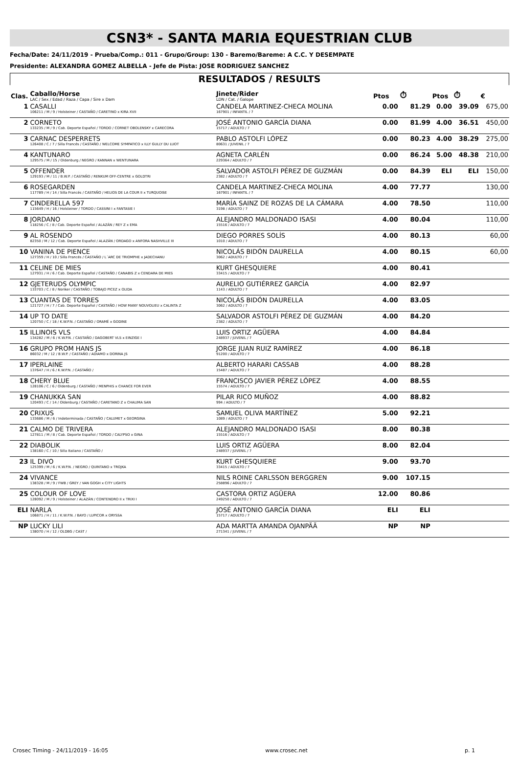CSN3* - SANTA MARIA EQUESTRIAN CLUB
Fecha/Date: 24/11/2019 - Prueba/Comp.: 011 - Grupo/Group: 130 - Baremo/Bareme: A C.C. Y DESEMPATE
Presidente: ALEXANDRA GOMEZ ALBELLA - Jefe de Pista: JOSE RODRIGUEZ SANCHEZ
RESULTADOS / RESULTS
| Clas. | Caballo/Horse LAC / Sex / Edad / Raza / Capa / Sire x Dam | Jinete/Rider LDN / Cat. / Galope | Ptos | ⏱ | Ptos | ⏱ | € |
| --- | --- | --- | --- | --- | --- | --- | --- |
| 1 | CASALLI 106211 / M / 9 / Holsteiner / CASTAÑO / CARETINO x KIRA XVII | CANDELA MARTINEZ-CHECA MOLINA 167901 / INFANTIL / 7 | 0.00 | 81.29 | 0.00 | 39.09 | 675,00 |
| 2 | CORNETO 133235 / M / 9 / Cab. Deporte Español / TORDO / CORNET OBOLENSKY x CARECORA | JOSÉ ANTONIO GARCÍA DIANA 15717 / ADULTO / 7 | 0.00 | 81.99 | 4.00 | 36.51 | 450,00 |
| 3 | CARNAC DESPERRETS 126408 / C / 7 / Silla Francés / CASTAÑO / WELCOME SYMPATICO x ILLY GULLY DU LUOT | PABLO ASTOLFI LÓPEZ 80631 / JUVENIL / 7 | 0.00 | 80.23 | 4.00 | 38.29 | 275,00 |
| 4 | KANTUNARO 129575 / M / 15 / Oldenburg / NEGRO / KANNAN x WENTUNARA | AGNETA CARLÉN 229364 / ADULTO / 7 | 0.00 | 86.24 | 5.00 | 48.38 | 210,00 |
| 5 | OFFENDER 129193 / M / 11 / B.W.P. / CASTAÑO / RENKUM OFF-CENTRE x GOLDTRI | SALVADOR ASTOLFI PÉREZ DE GUZMÁN 2382 / ADULTO / 7 | 0.00 | 84.39 | ELI | ELI | 150,00 |
| 6 | ROSEGARDEN 117789 / H / 14 / Silla Francés / CASTAÑO / HELIOS DE LA COUR II x TURQUOISE | CANDELA MARTINEZ-CHECA MOLINA 167901 / INFANTIL / 7 | 4.00 | 77.77 | | | 130,00 |
| 7 | CINDERELLA 597 115649 / H / 16 / Holsteiner / TORDO / CASSINI I x FANTASIE I | MARÍA SAINZ DE ROZAS DE LA CÁMARA 3198 / ADULTO / 7 | 4.00 | 78.50 | | | 110,00 |
| 8 | JORDANO 118256 / C / 8 / Cab. Deporte Español / ALAZÁN / REY Z x EMA | ALEJANDRO MALDONADO ISASI 15516 / ADULTO / 7 | 4.00 | 80.04 | | | 110,00 |
| 9 | AL ROSENDO 82350 / M / 12 / Cab. Deporte Español / ALAZÁN / ORDAGO x ANFORA NASHVILLE III | DIEGO PORRES SOLÍS 1010 / ADULTO / 7 | 4.00 | 80.13 | | | 60,00 |
| 10 | VANINA DE PIENCE 127359 / H / 10 / Silla Francés / CASTAÑO / L´ARC DE TRIOMPHE x JADECHANU | NICOLÁS BIDÓN DAURELLA 3062 / ADULTO / 7 | 4.00 | 80.15 | | | 60,00 |
| 11 | CELINE DE MIES 127931 / H / 6 / Cab. Deporte Español / CASTAÑO / CANABIS Z x CENDARA DE MIES | KURT GHESQUIERE 33415 / ADULTO / 7 | 4.00 | 80.41 | | | |
| 12 | GJETERUDS OLYMPIC 133703 / C / 8 / Noriker / CASTAÑO / TOBAJO PICEZ x OLIDA | AURELIO GUTIÉRREZ GARCÍA 1143 / ADULTO / 7 | 4.00 | 82.97 | | | |
| 13 | CUANTAS DE TORRES 121727 / H / 7 / Cab. Deporte Español / CASTAÑO / HOW MANY NOUVOLIEU x CALINTA Z | NICOLÁS BIDÓN DAURELLA 3062 / ADULTO / 7 | 4.00 | 83.05 | | | |
| 14 | UP TO DATE 120750 / C / 18 / K.W.P.N. / CASTAÑO / ORAMÉ x GODINE | SALVADOR ASTOLFI PÉREZ DE GUZMÁN 2382 / ADULTO / 7 | 4.00 | 84.20 | | | |
| 15 | ILLINOIS VLS 134282 / M / 6 / K.W.P.N. / CASTAÑO / DAGOBERT VLS x EINZIGE I | LUIS ORTIZ AGÜERA 248937 / JUVENIL / 7 | 4.00 | 84.84 | | | |
| 16 | GRUPO PROM HANS JS 86032 / M / 12 / B.W.P. / CASTAÑO / ADIAMO x DORINA JS | JORGE JUAN RUIZ RAMÍREZ 91200 / ADULTO / 7 | 4.00 | 86.18 | | | |
| 17 | IPERLAINE 137647 / H / 6 / K.W.P.N. / CASTAÑO / | ALBERTO HARARI CASSAB 15487 / ADULTO / 7 | 4.00 | 88.28 | | | |
| 18 | CHERY BLUE 128106 / C / 6 / Oldenburg / CASTAÑO / MENPHIS x CHANCE FOR EVER | FRANCISCO JAVIER PÉREZ LÓPEZ 15574 / ADULTO / 7 | 4.00 | 88.55 | | | |
| 19 | CHANUKKA SAN 120493 / C / 14 / Oldenburg / CASTAÑO / CARETANO Z x CHALIMA SAN | PILAR RICO MUÑOZ 994 / ADULTO / 7 | 4.00 | 88.82 | | | |
| 20 | CRIXUS 133686 / M / 6 / Indeterminada / CASTAÑO / CALUMET x GEORGINA | SAMUEL OLIVA MARTÍNEZ 1089 / ADULTO / 7 | 5.00 | 92.21 | | | |
| 21 | CALMO DE TRIVERA 127811 / M / 8 / Cab. Deporte Español / TORDO / CALYPSO x GINA | ALEJANDRO MALDONADO ISASI 15516 / ADULTO / 7 | 8.00 | 80.38 | | | |
| 22 | DIABOLIK 138160 / C / 10 / Silla Italiano / CASTAÑO / | LUIS ORTIZ AGÜERA 248937 / JUVENIL / 7 | 8.00 | 82.04 | | | |
| 23 | IL DIVO 125399 / M / 6 / K.W.P.N. / NEGRO / QUINTANO x TROJKA | KURT GHESQUIERE 33415 / ADULTO / 7 | 9.00 | 93.70 | | | |
| 24 | VIVANCE 138328 / M / 9 / FWB / GREY / VAN GOGH x CITY LIGHTS | NILS ROINE CARLSSON BERGGREN 258896 / ADULTO / 7 | 9.00 | 107.15 | | | |
| 25 | COLOUR OF LOVE 128092 / M / 9 / Holsteiner / ALAZÁN / CONTENDRO II x TRIXI I | CASTORA ORTIZ AGÜERA 249250 / ADULTO / 7 | 12.00 | 80.86 | | | |
| ELI | NARLA 106871 / H / 11 / K.W.P.N. / BAYO / LUPICOR x ORYSSA | JOSÉ ANTONIO GARCÍA DIANA 15717 / ADULTO / 7 | ELI | ELI | | | |
| NP | LUCKY LILI 138070 / H / 12 / OLDBG / CAST / | ADA MARTTA AMANDA OJANPÄÄ 271341 / JUVENIL / 7 | NP | NP | | | |
Crosec Timing - 24/11/2019 - 16:05 www.crosec.net p. 1